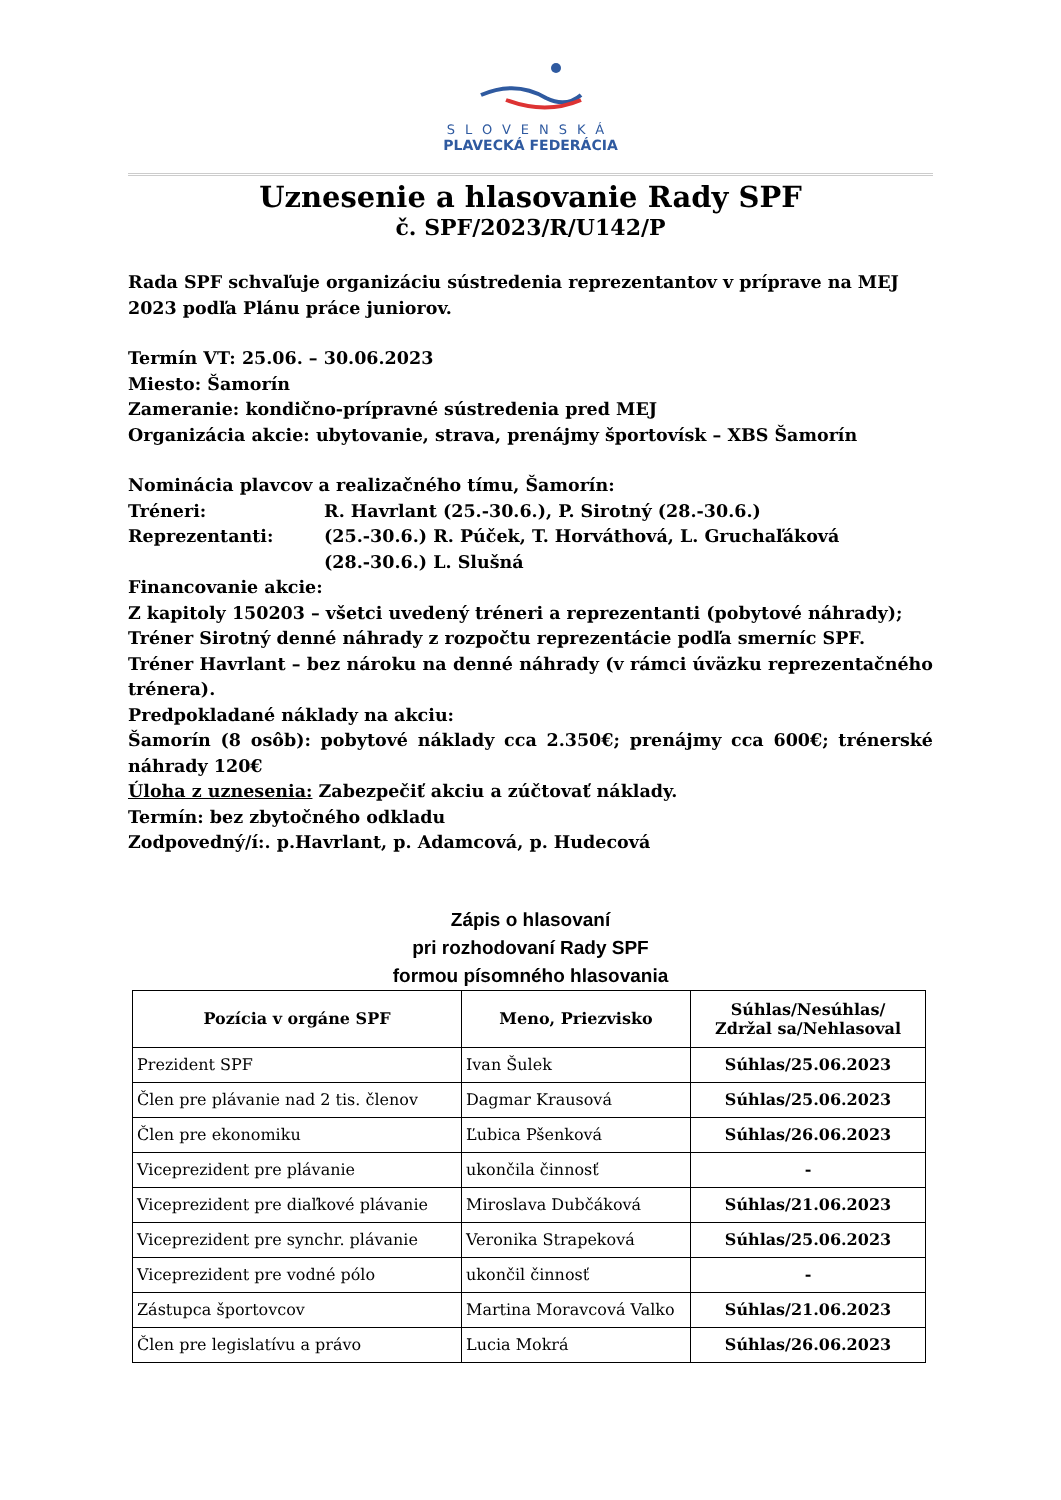SLOVENSKÁ
PLAVECKÁ FEDERÁCIA
Uznesenie a hlasovanie Rady SPF
č. SPF/2023/R/U142/P
Rada SPF schvaľuje organizáciu sústredenia reprezentantov v príprave na MEJ 2023 podľa Plánu práce juniorov.
Termín VT: 25.06. – 30.06.2023
Miesto: Šamorín
Zameranie: kondično-prípravné sústredenia pred MEJ
Organizácia akcie: ubytovanie, strava, prenájmy športovísk – XBS Šamorín
Nominácia plavcov a realizačného tímu, Šamorín:
Tréneri: R. Havrlant (25.-30.6.), P. Sirotný (28.-30.6.)
Reprezentanti: (25.-30.6.) R. Púček, T. Horváthová, L. Gruchaľáková
(28.-30.6.) L. Slušná
Financovanie akcie:
Z kapitoly 150203 – všetci uvedený tréneri a reprezentanti (pobytové náhrady);
Tréner Sirotný denné náhrady z rozpočtu reprezentácie podľa smerníc SPF.
Tréner Havrlant – bez nároku na denné náhrady (v rámci úväzku reprezentačného trénera).
Predpokladané náklady na akciu:
Šamorín (8 osôb): pobytové náklady cca 2.350€; prenájmy cca 600€; trénerské náhrady 120€
Úloha z uznesenia: Zabezpečiť akciu a zúčtovať náklady.
Termín: bez zbytočného odkladu
Zodpovedný/í:. p.Havrlant, p. Adamcová, p. Hudecová
Zápis o hlasovaní
pri rozhodovaní Rady SPF
formou písomného hlasovania
| Pozícia v orgáne SPF | Meno, Priezvisko | Súhlas/Nesúhlas/ Zdržal sa/Nehlasoval |
| --- | --- | --- |
| Prezident SPF | Ivan Šulek | Súhlas/25.06.2023 |
| Člen pre plávanie nad 2 tis. členov | Dagmar Krausová | Súhlas/25.06.2023 |
| Člen pre ekonomiku | Ľubica Pšenková | Súhlas/26.06.2023 |
| Viceprezident pre plávanie | ukončila činnosť | - |
| Viceprezident pre diaľkové plávanie | Miroslava Dubčáková | Súhlas/21.06.2023 |
| Viceprezident pre synchr. plávanie | Veronika Strapeková | Súhlas/25.06.2023 |
| Viceprezident pre vodné pólo | ukončil činnosť | - |
| Zástupca športovcov | Martina Moravcová Valko | Súhlas/21.06.2023 |
| Člen pre legislatívu a právo | Lucia Mokrá | Súhlas/26.06.2023 |